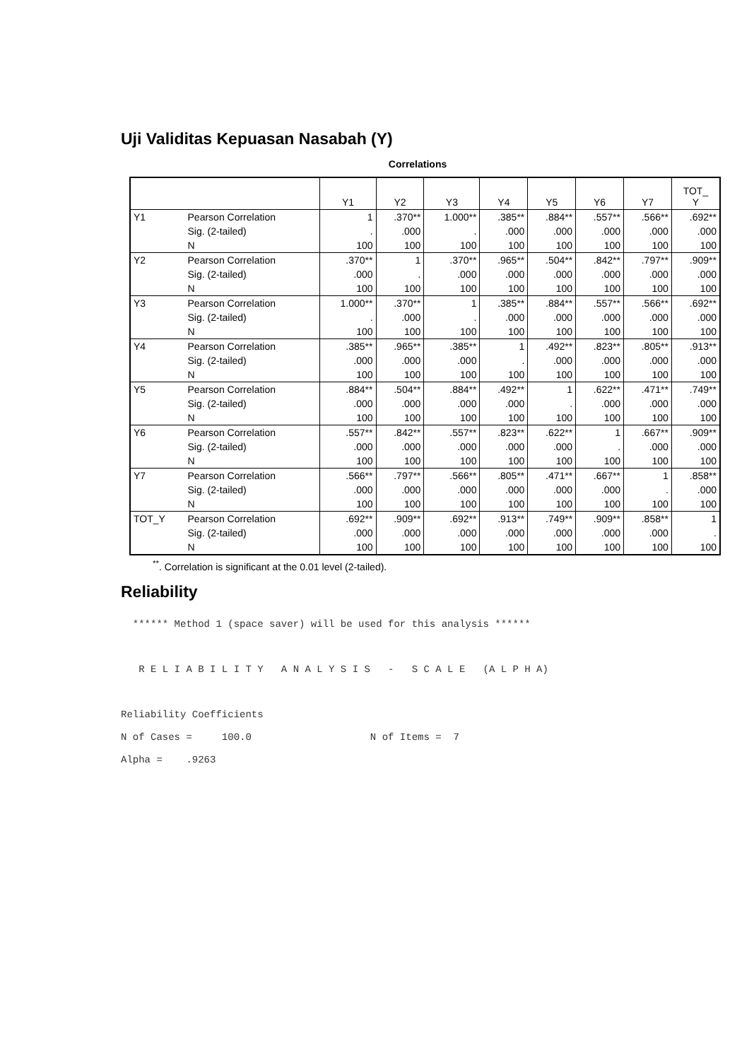Uji Validitas Kepuasan Nasabah (Y)
Correlations
| | | Y1 | Y2 | Y3 | Y4 | Y5 | Y6 | Y7 | TOT_ Y |
| --- | --- | --- | --- | --- | --- | --- | --- | --- | --- |
| Y1 | Pearson Correlation | 1 | .370** | 1.000** | .385** | .884** | .557** | .566** | .692** |
| | Sig. (2-tailed) | . | .000 | . | .000 | .000 | .000 | .000 | .000 |
| | N | 100 | 100 | 100 | 100 | 100 | 100 | 100 | 100 |
| Y2 | Pearson Correlation | .370** | 1 | .370** | .965** | .504** | .842** | .797** | .909** |
| | Sig. (2-tailed) | .000 | . | .000 | .000 | .000 | .000 | .000 | .000 |
| | N | 100 | 100 | 100 | 100 | 100 | 100 | 100 | 100 |
| Y3 | Pearson Correlation | 1.000** | .370** | 1 | .385** | .884** | .557** | .566** | .692** |
| | Sig. (2-tailed) | . | .000 | . | .000 | .000 | .000 | .000 | .000 |
| | N | 100 | 100 | 100 | 100 | 100 | 100 | 100 | 100 |
| Y4 | Pearson Correlation | .385** | .965** | .385** | 1 | .492** | .823** | .805** | .913** |
| | Sig. (2-tailed) | .000 | .000 | .000 | . | .000 | .000 | .000 | .000 |
| | N | 100 | 100 | 100 | 100 | 100 | 100 | 100 | 100 |
| Y5 | Pearson Correlation | .884** | .504** | .884** | .492** | 1 | .622** | .471** | .749** |
| | Sig. (2-tailed) | .000 | .000 | .000 | .000 | . | .000 | .000 | .000 |
| | N | 100 | 100 | 100 | 100 | 100 | 100 | 100 | 100 |
| Y6 | Pearson Correlation | .557** | .842** | .557** | .823** | .622** | 1 | .667** | .909** |
| | Sig. (2-tailed) | .000 | .000 | .000 | .000 | .000 | . | .000 | .000 |
| | N | 100 | 100 | 100 | 100 | 100 | 100 | 100 | 100 |
| Y7 | Pearson Correlation | .566** | .797** | .566** | .805** | .471** | .667** | 1 | .858** |
| | Sig. (2-tailed) | .000 | .000 | .000 | .000 | .000 | .000 | . | .000 |
| | N | 100 | 100 | 100 | 100 | 100 | 100 | 100 | 100 |
| TOT_Y | Pearson Correlation | .692** | .909** | .692** | .913** | .749** | .909** | .858** | 1 |
| | Sig. (2-tailed) | .000 | .000 | .000 | .000 | .000 | .000 | .000 | . |
| | N | 100 | 100 | 100 | 100 | 100 | 100 | 100 | 100 |
<sup>**</sup>. Correlation is significant at the 0.01 level (2-tailed).
Reliability
  ****** Method 1 (space saver) will be used for this analysis ******



   R E L I A B I L I T Y   A N A L Y S I S   -   S C A L E   (A L P H A)



Reliability Coefficients

N of Cases =     100.0                    N of Items =  7

Alpha =    .9263